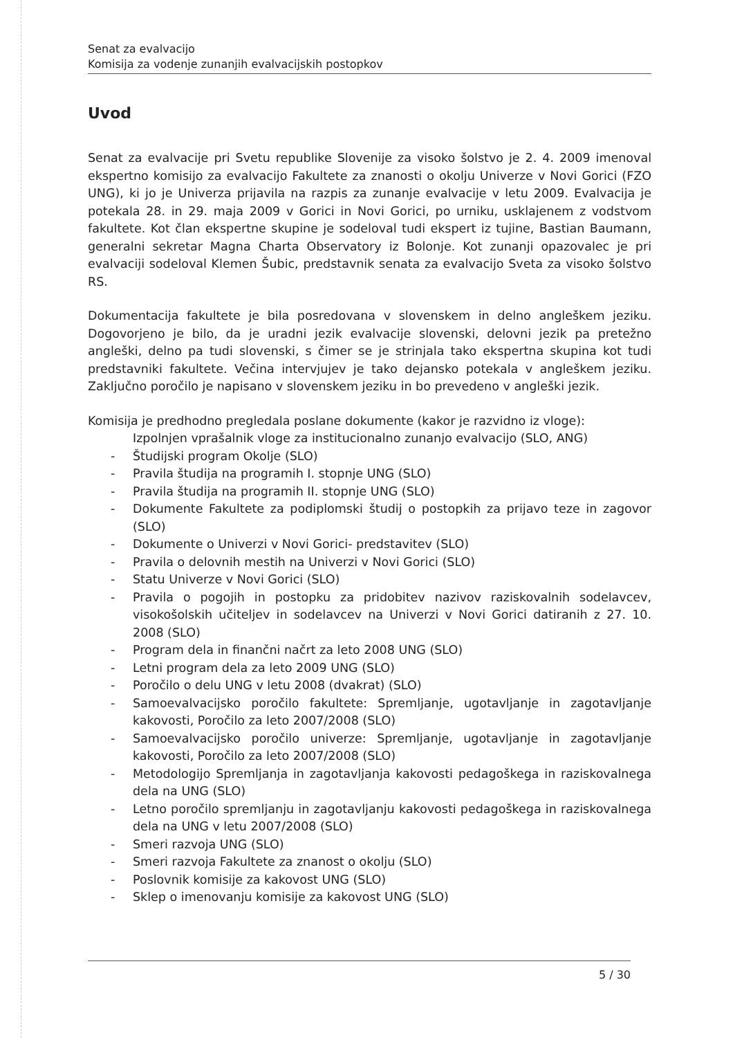Senat za evalvacijo
Komisija za vodenje zunanjih evalvacijskih postopkov
Uvod
Senat za evalvacije pri Svetu republike Slovenije za visoko šolstvo je 2. 4. 2009 imenoval ekspertno komisijo za evalvacijo Fakultete za znanosti o okolju Univerze v Novi Gorici (FZO UNG), ki jo je Univerza prijavila na razpis za zunanje evalvacije v letu 2009. Evalvacija je potekala 28. in 29. maja 2009 v Gorici in Novi Gorici, po urniku, usklajenem z vodstvom fakultete. Kot član ekspertne skupine je sodeloval tudi ekspert iz tujine, Bastian Baumann, generalni sekretar Magna Charta Observatory iz Bolonje. Kot zunanji opazovalec je pri evalvaciji sodeloval Klemen Šubic, predstavnik senata za evalvacijo Sveta za visoko šolstvo RS.
Dokumentacija fakultete je bila posredovana v slovenskem in delno angleškem jeziku. Dogovorjeno je bilo, da je uradni jezik evalvacije slovenski, delovni jezik pa pretežno angleški, delno pa tudi slovenski, s čimer se je strinjala tako ekspertna skupina kot tudi predstavniki fakultete. Večina intervjujev je tako dejansko potekala v angleškem jeziku. Zaključno poročilo je napisano v slovenskem jeziku in bo prevedeno v angleški jezik.
Komisija je predhodno pregledala poslane dokumente (kakor je razvidno iz vloge):
Izpolnjen vprašalnik vloge za institucionalno zunanjo evalvacijo (SLO, ANG)
- Študijski program Okolje (SLO)
- Pravila študija na programih I. stopnje UNG (SLO)
- Pravila študija na programih II. stopnje UNG (SLO)
- Dokumente Fakultete za podiplomski študij o postopkih za prijavo teze in zagovor (SLO)
- Dokumente o Univerzi v Novi Gorici- predstavitev (SLO)
- Pravila o delovnih mestih na Univerzi v Novi Gorici (SLO)
- Statu Univerze v Novi Gorici (SLO)
- Pravila o pogojih in postopku za pridobitev nazivov raziskovalnih sodelavcev, visokošolskih učiteljev in sodelavcev na Univerzi v Novi Gorici datiranih z 27. 10. 2008 (SLO)
- Program dela in finančni načrt za leto 2008 UNG (SLO)
- Letni program dela za leto 2009 UNG (SLO)
- Poročilo o delu UNG v letu 2008 (dvakrat) (SLO)
- Samoevalvacijsko poročilo fakultete: Spremljanje, ugotavljanje in zagotavljanje kakovosti, Poročilo za leto 2007/2008 (SLO)
- Samoevalvacijsko poročilo univerze: Spremljanje, ugotavljanje in zagotavljanje kakovosti, Poročilo za leto 2007/2008 (SLO)
- Metodologijo Spremljanja in zagotavljanja kakovosti pedagoškega in raziskovalnega dela na UNG (SLO)
- Letno poročilo spremljanju in zagotavljanju kakovosti pedagoškega in raziskovalnega dela na UNG v letu 2007/2008 (SLO)
- Smeri razvoja UNG (SLO)
- Smeri razvoja Fakultete za znanost o okolju (SLO)
- Poslovnik komisije za kakovost UNG (SLO)
- Sklep o imenovanju komisije za kakovost UNG (SLO)
5 / 30